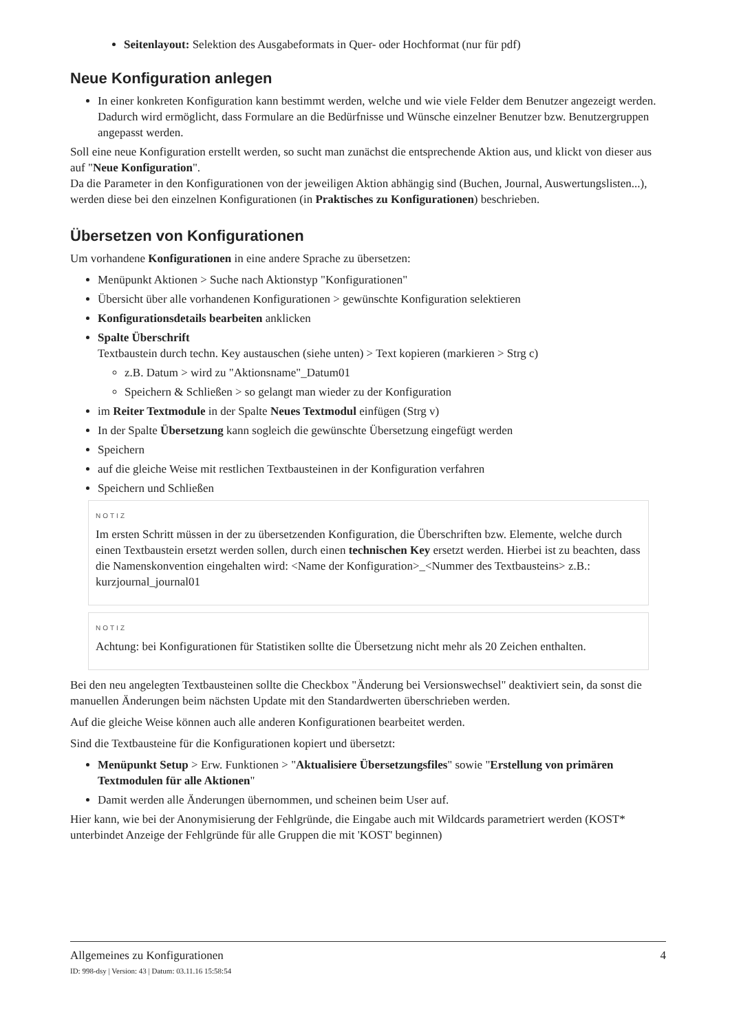Seitenlayout: Selektion des Ausgabeformats in Quer- oder Hochformat (nur für pdf)
Neue Konfiguration anlegen
In einer konkreten Konfiguration kann bestimmt werden, welche und wie viele Felder dem Benutzer angezeigt werden. Dadurch wird ermöglicht, dass Formulare an die Bedürfnisse und Wünsche einzelner Benutzer bzw. Benutzergruppen angepasst werden.
Soll eine neue Konfiguration erstellt werden, so sucht man zunächst die entsprechende Aktion aus, und klickt von dieser aus auf "Neue Konfiguration".
Da die Parameter in den Konfigurationen von der jeweiligen Aktion abhängig sind (Buchen, Journal, Auswertungslisten...), werden diese bei den einzelnen Konfigurationen (in Praktisches zu Konfigurationen) beschrieben.
Übersetzen von Konfigurationen
Um vorhandene Konfigurationen in eine andere Sprache zu übersetzen:
Menüpunkt Aktionen > Suche nach Aktionstyp "Konfigurationen"
Übersicht über alle vorhandenen Konfigurationen > gewünschte Konfiguration selektieren
Konfigurationsdetails bearbeiten anklicken
Spalte Überschrift
Textbaustein durch techn. Key austauschen (siehe unten) > Text kopieren (markieren > Strg c)
z.B. Datum > wird zu "Aktionsname"_Datum01
Speichern & Schließen > so gelangt man wieder zu der Konfiguration
im Reiter Textmodule in der Spalte Neues Textmodul einfügen (Strg v)
In der Spalte Übersetzung kann sogleich die gewünschte Übersetzung eingefügt werden
Speichern
auf die gleiche Weise mit restlichen Textbausteinen in der Konfiguration verfahren
Speichern und Schließen
NOTIZ
Im ersten Schritt müssen in der zu übersetzenden Konfiguration, die Überschriften bzw. Elemente, welche durch einen Textbaustein ersetzt werden sollen, durch einen technischen Key ersetzt werden. Hierbei ist zu beachten, dass die Namenskonvention eingehalten wird: <Name der Konfiguration>_<Nummer des Textbausteins> z.B.: kurzjournal_journal01
NOTIZ
Achtung: bei Konfigurationen für Statistiken sollte die Übersetzung nicht mehr als 20 Zeichen enthalten.
Bei den neu angelegten Textbausteinen sollte die Checkbox "Änderung bei Versionswechsel" deaktiviert sein, da sonst die manuellen Änderungen beim nächsten Update mit den Standardwerten überschrieben werden.
Auf die gleiche Weise können auch alle anderen Konfigurationen bearbeitet werden.
Sind die Textbausteine für die Konfigurationen kopiert und übersetzt:
Menüpunkt Setup > Erw. Funktionen > "Aktualisiere Übersetzungsfiles" sowie "Erstellung von primären Textmodulen für alle Aktionen"
Damit werden alle Änderungen übernommen, und scheinen beim User auf.
Hier kann, wie bei der Anonymisierung der Fehlgründe, die Eingabe auch mit Wildcards parametriert werden (KOST* unterbindet Anzeige der Fehlgründe für alle Gruppen die mit 'KOST' beginnen)
Allgemeines zu Konfigurationen 4
ID: 998-dsy | Version: 43 | Datum: 03.11.16 15:58:54